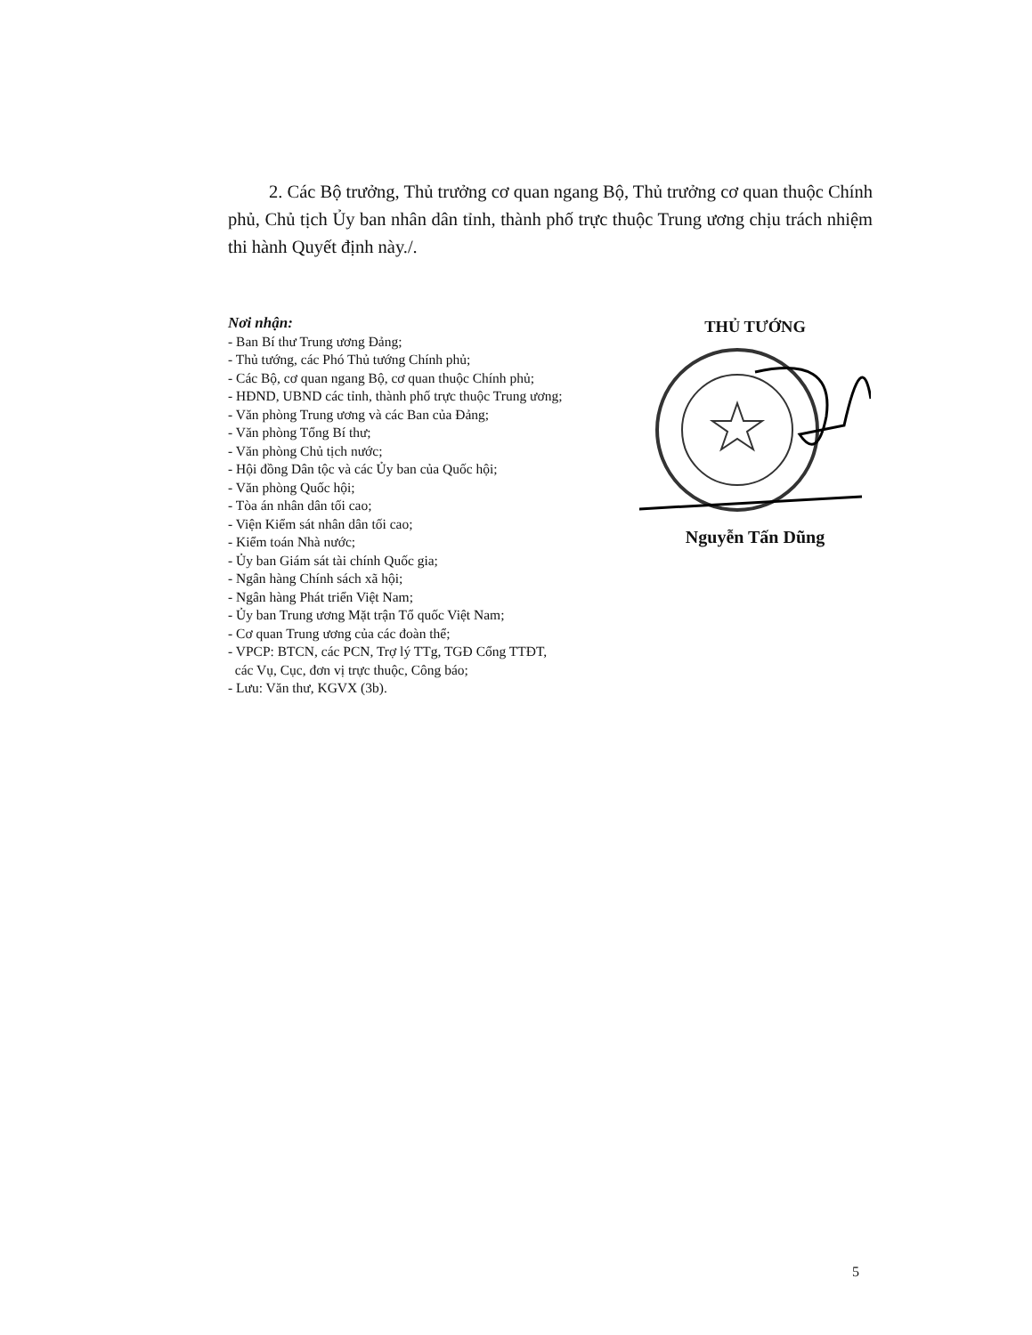2. Các Bộ trưởng, Thủ trưởng cơ quan ngang Bộ, Thủ trưởng cơ quan thuộc Chính phủ, Chủ tịch Ủy ban nhân dân tỉnh, thành phố trực thuộc Trung ương chịu trách nhiệm thi hành Quyết định này./.
Nơi nhận:
- Ban Bí thư Trung ương Đảng;
- Thủ tướng, các Phó Thủ tướng Chính phủ;
- Các Bộ, cơ quan ngang Bộ, cơ quan thuộc Chính phủ;
- HĐND, UBND các tỉnh, thành phố trực thuộc Trung ương;
- Văn phòng Trung ương và các Ban của Đảng;
- Văn phòng Tổng Bí thư;
- Văn phòng Chủ tịch nước;
- Hội đồng Dân tộc và các Ủy ban của Quốc hội;
- Văn phòng Quốc hội;
- Tòa án nhân dân tối cao;
- Viện Kiểm sát nhân dân tối cao;
- Kiểm toán Nhà nước;
- Ủy ban Giám sát tài chính Quốc gia;
- Ngân hàng Chính sách xã hội;
- Ngân hàng Phát triển Việt Nam;
- Ủy ban Trung ương Mặt trận Tổ quốc Việt Nam;
- Cơ quan Trung ương của các đoàn thể;
- VPCP: BTCN, các PCN, Trợ lý TTg, TGĐ Cổng TTĐT,
các Vụ, Cục, đơn vị trực thuộc, Công báo;
- Lưu: Văn thư, KGVX (3b).
THỦ TƯỚNG
Nguyễn Tấn Dũng
5